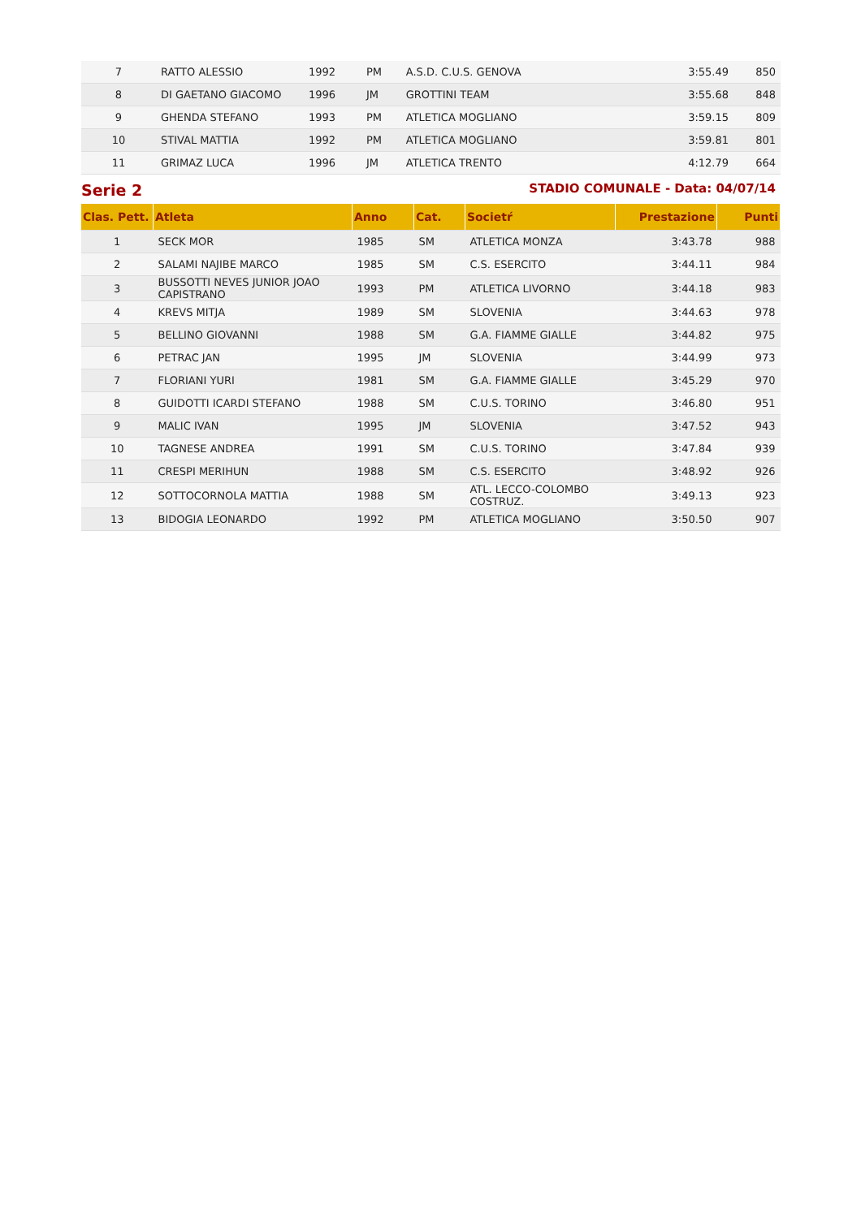| 7 | RATTO ALESSIO | 1992 | PM | A.S.D. C.U.S. GENOVA | 3:55.49 | 850 |
| 8 | DI GAETANO GIACOMO | 1996 | JM | GROTTINI TEAM | 3:55.68 | 848 |
| 9 | GHENDA STEFANO | 1993 | PM | ATLETICA MOGLIANO | 3:59.15 | 809 |
| 10 | STIVAL MATTIA | 1992 | PM | ATLETICA MOGLIANO | 3:59.81 | 801 |
| 11 | GRIMAZ LUCA | 1996 | JM | ATLETICA TRENTO | 4:12.79 | 664 |
Serie 2 STADIO COMUNALE - Data: 04/07/14
| Clas. Pett. | Atleta | Anno | Cat. | Societŕ | Prestazione | Punti |
| --- | --- | --- | --- | --- | --- | --- |
| 1 | SECK MOR | 1985 | SM | ATLETICA MONZA | 3:43.78 | 988 |
| 2 | SALAMI NAJIBE MARCO | 1985 | SM | C.S. ESERCITO | 3:44.11 | 984 |
| 3 | BUSSOTTI NEVES JUNIOR JOAO CAPISTRANO | 1993 | PM | ATLETICA LIVORNO | 3:44.18 | 983 |
| 4 | KREVS MITJA | 1989 | SM | SLOVENIA | 3:44.63 | 978 |
| 5 | BELLINO GIOVANNI | 1988 | SM | G.A. FIAMME GIALLE | 3:44.82 | 975 |
| 6 | PETRAC JAN | 1995 | JM | SLOVENIA | 3:44.99 | 973 |
| 7 | FLORIANI YURI | 1981 | SM | G.A. FIAMME GIALLE | 3:45.29 | 970 |
| 8 | GUIDOTTI ICARDI STEFANO | 1988 | SM | C.U.S. TORINO | 3:46.80 | 951 |
| 9 | MALIC IVAN | 1995 | JM | SLOVENIA | 3:47.52 | 943 |
| 10 | TAGNESE ANDREA | 1991 | SM | C.U.S. TORINO | 3:47.84 | 939 |
| 11 | CRESPI MERIHUN | 1988 | SM | C.S. ESERCITO | 3:48.92 | 926 |
| 12 | SOTTOCORNOLA MATTIA | 1988 | SM | ATL. LECCO-COLOMBO COSTRUZ. | 3:49.13 | 923 |
| 13 | BIDOGIA LEONARDO | 1992 | PM | ATLETICA MOGLIANO | 3:50.50 | 907 |